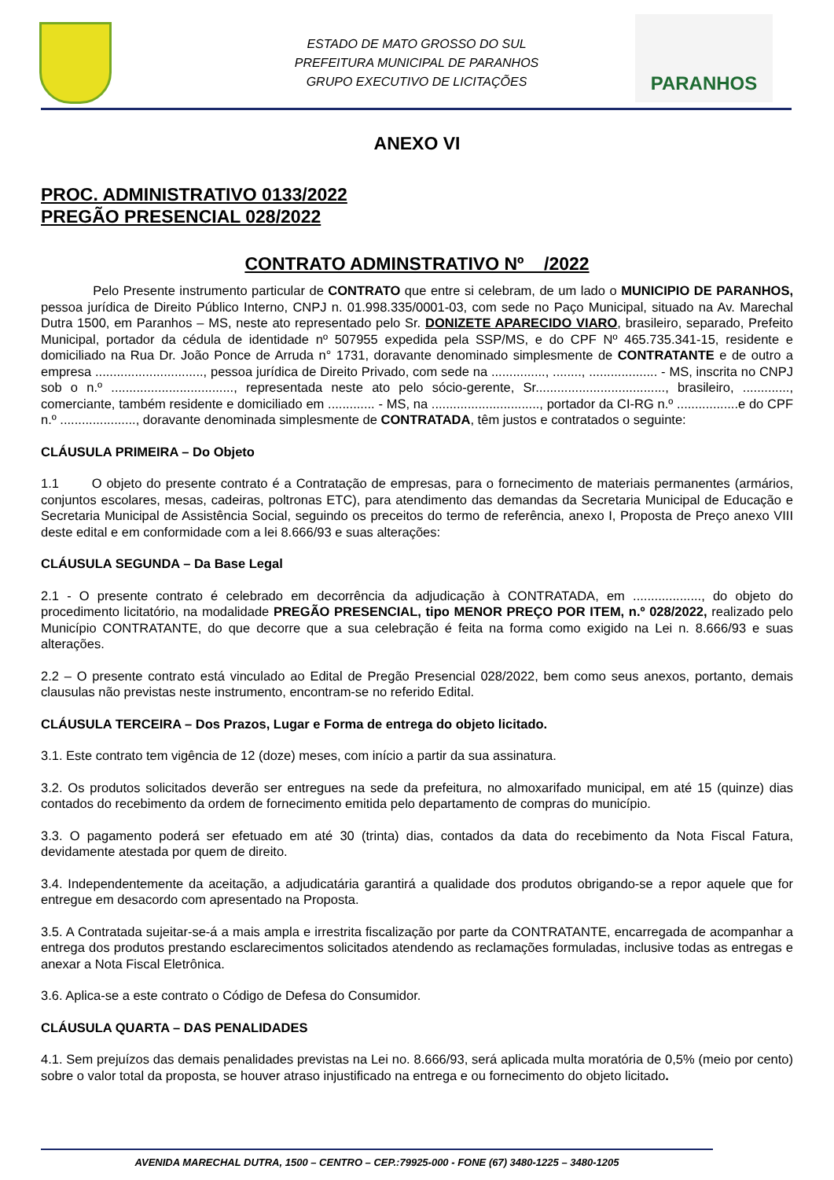ESTADO DE MATO GROSSO DO SUL
PREFEITURA MUNICIPAL DE PARANHOS
GRUPO EXECUTIVO DE LICITAÇÕES
PARANHOS
ANEXO VI
PROC. ADMINISTRATIVO 0133/2022
PREGÃO PRESENCIAL 028/2022
CONTRATO ADMINSTRATIVO Nº /2022
Pelo Presente instrumento particular de CONTRATO que entre si celebram, de um lado o MUNICIPIO DE PARANHOS, pessoa jurídica de Direito Público Interno, CNPJ n. 01.998.335/0001-03, com sede no Paço Municipal, situado na Av. Marechal Dutra 1500, em Paranhos – MS, neste ato representado pelo Sr. DONIZETE APARECIDO VIARO, brasileiro, separado, Prefeito Municipal, portador da cédula de identidade nº 507955 expedida pela SSP/MS, e do CPF Nº 465.735.341-15, residente e domiciliado na Rua Dr. João Ponce de Arruda n° 1731, doravante denominado simplesmente de CONTRATANTE e de outro a empresa .............................., pessoa jurídica de Direito Privado, com sede na ..............., ........, ................... - MS, inscrita no CNPJ sob o n.º .................................., representada neste ato pelo sócio-gerente, Sr...................................., brasileiro, ............., comerciante, também residente e domiciliado em ............. - MS, na .............................., portador da CI-RG n.º .................e do CPF n.º ....................., doravante denominada simplesmente de CONTRATADA, têm justos e contratados o seguinte:
CLÁUSULA PRIMEIRA – Do Objeto
1.1 O objeto do presente contrato é a Contratação de empresas, para o fornecimento de materiais permanentes (armários, conjuntos escolares, mesas, cadeiras, poltronas ETC), para atendimento das demandas da Secretaria Municipal de Educação e Secretaria Municipal de Assistência Social, seguindo os preceitos do termo de referência, anexo I, Proposta de Preço anexo VIII deste edital e em conformidade com a lei 8.666/93 e suas alterações:
CLÁUSULA SEGUNDA – Da Base Legal
2.1 - O presente contrato é celebrado em decorrência da adjudicação à CONTRATADA, em ..................., do objeto do procedimento licitatório, na modalidade PREGÃO PRESENCIAL, tipo MENOR PREÇO POR ITEM, n.º 028/2022, realizado pelo Município CONTRATANTE, do que decorre que a sua celebração é feita na forma como exigido na Lei n. 8.666/93 e suas alterações.
2.2 – O presente contrato está vinculado ao Edital de Pregão Presencial 028/2022, bem como seus anexos, portanto, demais clausulas não previstas neste instrumento, encontram-se no referido Edital.
CLÁUSULA TERCEIRA – Dos Prazos, Lugar e Forma de entrega do objeto licitado.
3.1. Este contrato tem vigência de 12 (doze) meses, com início a partir da sua assinatura.
3.2. Os produtos solicitados deverão ser entregues na sede da prefeitura, no almoxarifado municipal, em até 15 (quinze) dias contados do recebimento da ordem de fornecimento emitida pelo departamento de compras do município.
3.3. O pagamento poderá ser efetuado em até 30 (trinta) dias, contados da data do recebimento da Nota Fiscal Fatura, devidamente atestada por quem de direito.
3.4. Independentemente da aceitação, a adjudicatária garantirá a qualidade dos produtos obrigando-se a repor aquele que for entregue em desacordo com apresentado na Proposta.
3.5. A Contratada sujeitar-se-á a mais ampla e irrestrita fiscalização por parte da CONTRATANTE, encarregada de acompanhar a entrega dos produtos prestando esclarecimentos solicitados atendendo as reclamações formuladas, inclusive todas as entregas e anexar a Nota Fiscal Eletrônica.
3.6. Aplica-se a este contrato o Código de Defesa do Consumidor.
CLÁUSULA QUARTA – DAS PENALIDADES
4.1. Sem prejuízos das demais penalidades previstas na Lei no. 8.666/93, será aplicada multa moratória de 0,5% (meio por cento) sobre o valor total da proposta, se houver atraso injustificado na entrega e ou fornecimento do objeto licitado.
AVENIDA MARECHAL DUTRA, 1500 – CENTRO – CEP.:79925-000 - FONE (67) 3480-1225 – 3480-1205